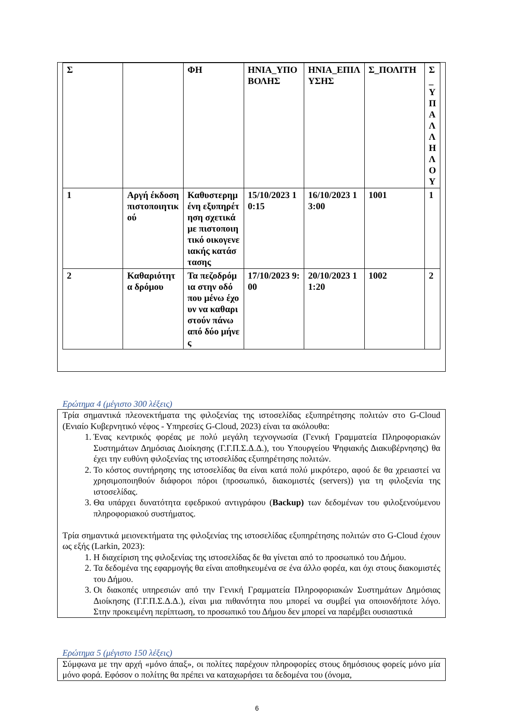| Σ | | ΦΗ | ΗΝΙΑ_ΥΠΟΒΟΛΗΣ | ΗΝΙΑ_ΕΠΙΛΥΣΗΣ | Σ_ΠΟΛΙΤΗ | Σ_ΥΠΑΛΛΗΛΟΥ |
| 1 | Αργή έκδοση πιστοποιητικού | Καθυστερημένη εξυπηρέτηση σχετικά με πιστοποιητικό οικογενειακής κατάστασης | 15/10/2023 10:15 | 16/10/2023 13:00 | 1001 | 1 |
| 2 | Καθαριότητα δρόμου | Τα πεζοδρόμια στην οδό που μένω έχουν να καθαριστούν πάνω από δύο μήνες | 17/10/2023 9:00 | 20/10/2023 11:20 | 1002 | 2 |
Ερώτημα 4 (μέγιστο 300 λέξεις)
Τρία σημαντικά πλεονεκτήματα της φιλοξενίας της ιστοσελίδας εξυπηρέτησης πολιτών στο G-Cloud (Ενιαίο Κυβερνητικό νέφος - Υπηρεσίες G-Cloud, 2023) είναι τα ακόλουθα:
1. Ένας κεντρικός φορέας με πολύ μεγάλη τεχνογνωσία (Γενική Γραμματεία Πληροφοριακών Συστημάτων Δημόσιας Διοίκησης (Γ.Γ.Π.Σ.Δ.Δ.), του Υπουργείου Ψηφιακής Διακυβέρνησης) θα έχει την ευθύνη φιλοξενίας της ιστοσελίδας εξυπηρέτησης πολιτών.
2. Το κόστος συντήρησης της ιστοσελίδας θα είναι κατά πολύ μικρότερο, αφού δε θα χρειαστεί να χρησιμοποιηθούν διάφοροι πόροι (προσωπικό, διακομιστές (servers)) για τη φιλοξενία της ιστοσελίδας.
3. Θα υπάρχει δυνατότητα εφεδρικού αντιγράφου (Backup) των δεδομένων του φιλοξενούμενου πληροφοριακού συστήματος.
Τρία σημαντικά μειονεκτήματα της φιλοξενίας της ιστοσελίδας εξυπηρέτησης πολιτών στο G-Cloud έχουν ως εξής (Larkin, 2023):
1. Η διαχείριση της φιλοξενίας της ιστοσελίδας δε θα γίνεται από το προσωπικό του Δήμου.
2. Τα δεδομένα της εφαρμογής θα είναι αποθηκευμένα σε ένα άλλο φορέα, και όχι στους διακομιστές του Δήμου.
3. Οι διακοπές υπηρεσιών από την Γενική Γραμματεία Πληροφοριακών Συστημάτων Δημόσιας Διοίκησης (Γ.Γ.Π.Σ.Δ.Δ.), είναι μια πιθανότητα που μπορεί να συμβεί για οποιονδήποτε λόγο. Στην προκειμένη περίπτωση, το προσωπικό του Δήμου δεν μπορεί να παρέμβει ουσιαστικά
Ερώτημα 5 (μέγιστο 150 λέξεις)
Σύμφωνα με την αρχή «μόνο άπαξ», οι πολίτες παρέχουν πληροφορίες στους δημόσιους φορείς μόνο μία μόνο φορά. Εφόσον ο πολίτης θα πρέπει να καταχωρήσει τα δεδομένα του (όνομα,
6